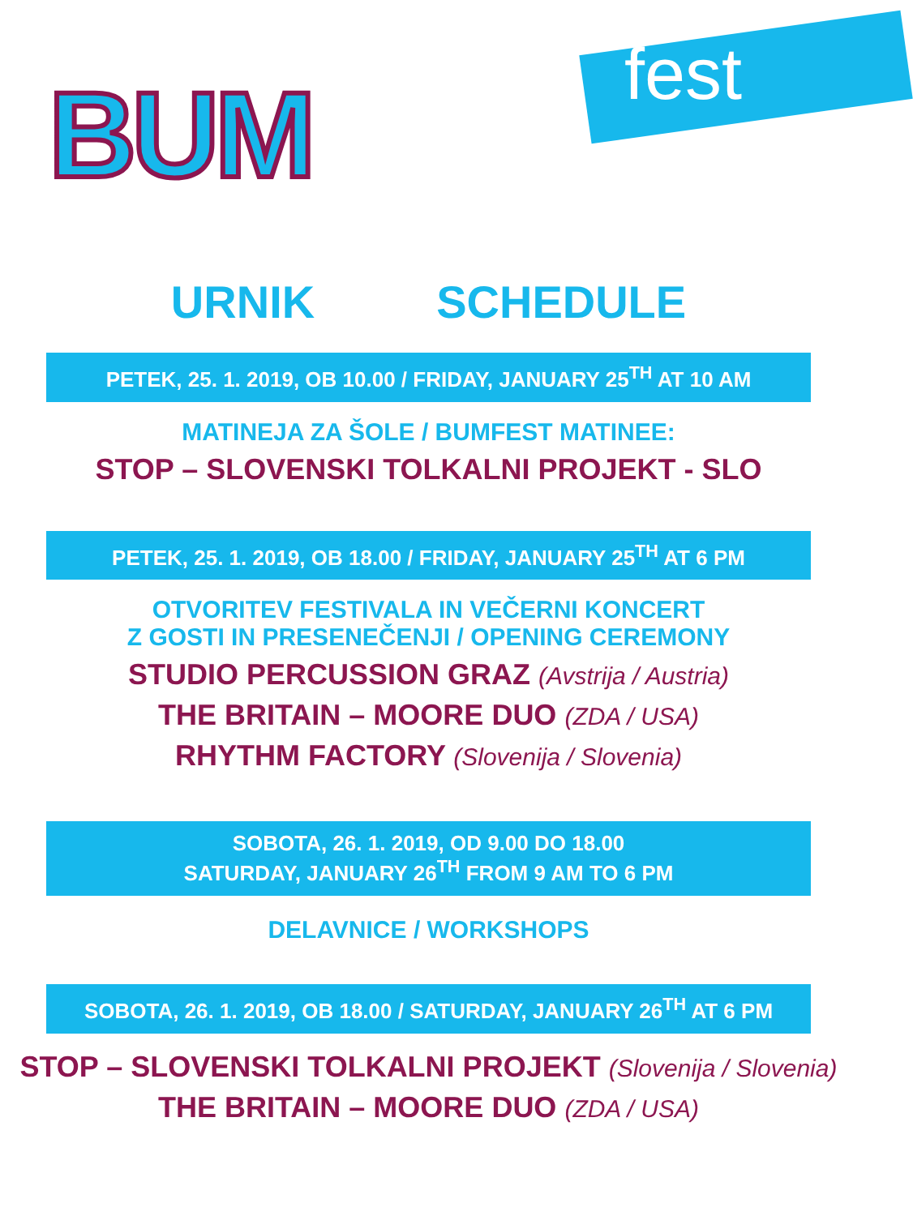BUM fest
URNIK SCHEDULE
PETEK, 25. 1. 2019, OB 10.00 / FRIDAY, JANUARY 25<sup>TH</sup> AT 10 AM
MATINEJA ZA ŠOLE / BUMFEST MATINEE:
STOP – SLOVENSKI TOLKALNI PROJEKT - SLO
PETEK, 25. 1. 2019, OB 18.00 / FRIDAY, JANUARY 25<sup>TH</sup> AT 6 PM
OTVORITEV FESTIVALA IN VEČERNI KONCERT
Z GOSTI IN PRESENEČENJI / OPENING CEREMONY
STUDIO PERCUSSION GRAZ (Avstrija / Austria)
THE BRITAIN – MOORE DUO (ZDA / USA)
RHYTHM FACTORY (Slovenija / Slovenia)
SOBOTA, 26. 1. 2019, OD 9.00 DO 18.00
SATURDAY, JANUARY 26<sup>TH</sup> FROM 9 AM TO 6 PM
DELAVNICE / WORKSHOPS
SOBOTA, 26. 1. 2019, OB 18.00 / SATURDAY, JANUARY 26<sup>TH</sup> AT 6 PM
STOP – SLOVENSKI TOLKALNI PROJEKT (Slovenija / Slovenia)
THE BRITAIN – MOORE DUO (ZDA / USA)